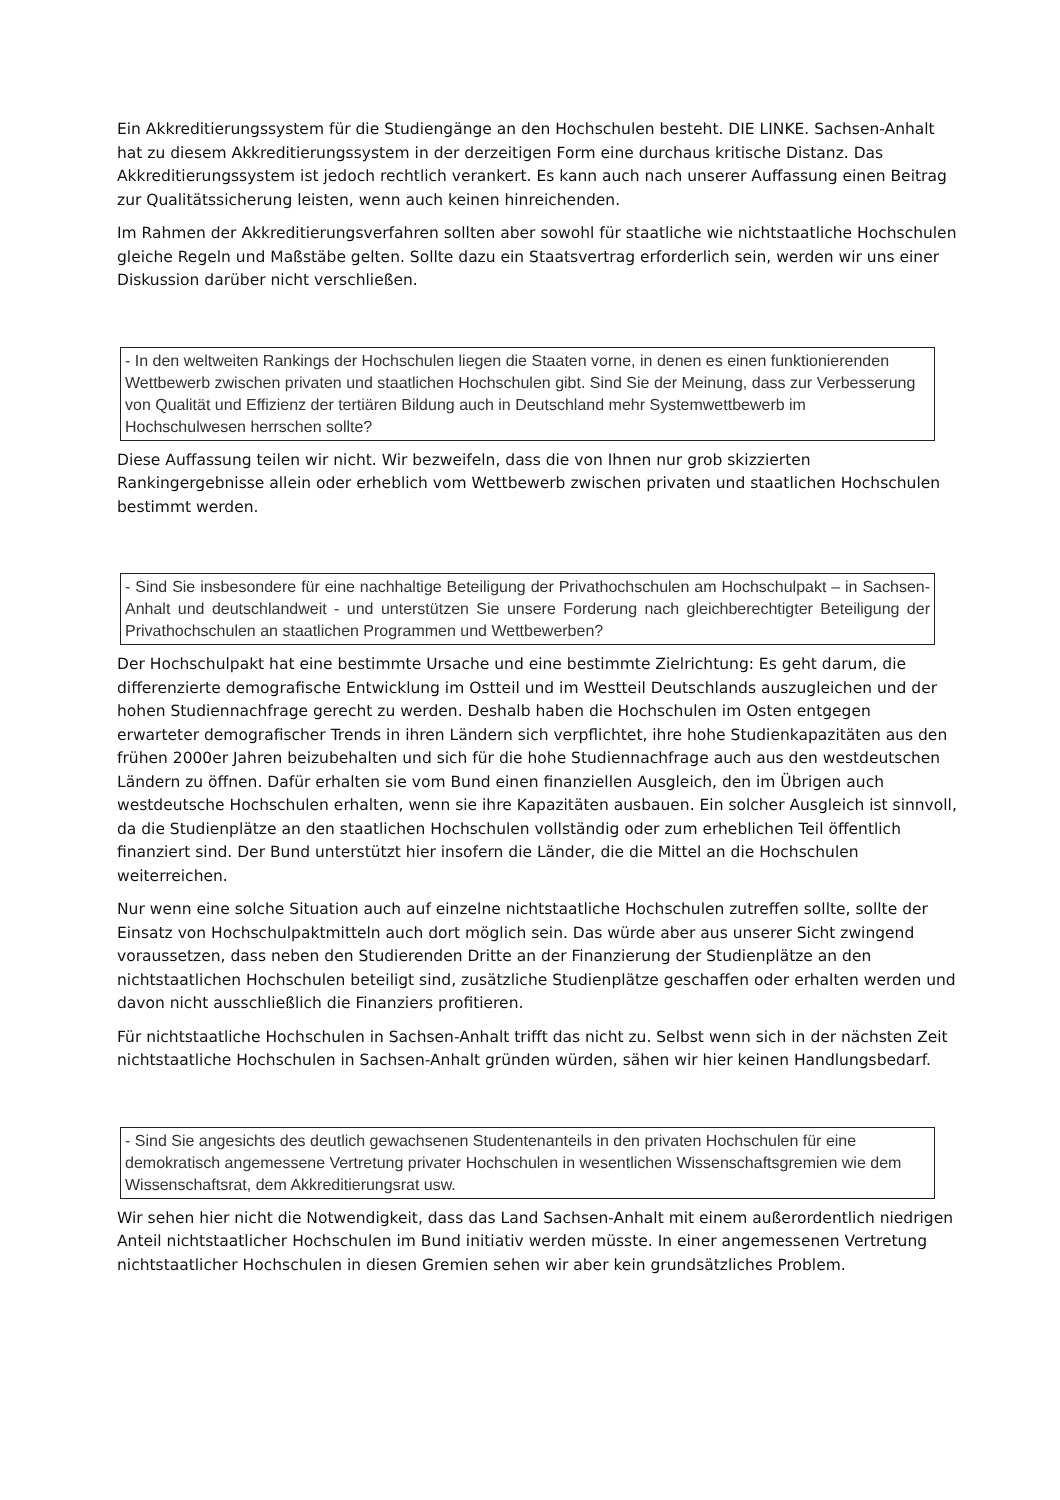Ein Akkreditierungssystem für die Studiengänge an den Hochschulen besteht. DIE LINKE. Sachsen-Anhalt hat zu diesem Akkreditierungssystem in der derzeitigen Form eine durchaus kritische Distanz. Das Akkreditierungssystem ist jedoch rechtlich verankert. Es kann auch nach unserer Auffassung einen Beitrag zur Qualitätssicherung leisten, wenn auch keinen hinreichenden.
Im Rahmen der Akkreditierungsverfahren sollten aber sowohl für staatliche wie nichtstaatliche Hochschulen gleiche Regeln und Maßstäbe gelten. Sollte dazu ein Staatsvertrag erforderlich sein, werden wir uns einer Diskussion darüber nicht verschließen.
- In den weltweiten Rankings der Hochschulen liegen die Staaten vorne, in denen es einen funktionierenden Wettbewerb zwischen privaten und staatlichen Hochschulen gibt. Sind Sie der Meinung, dass zur Verbesserung von Qualität und Effizienz der tertiären Bildung auch in Deutschland mehr Systemwettbewerb im Hochschulwesen herrschen sollte?
Diese Auffassung teilen wir nicht. Wir bezweifeln, dass die von Ihnen nur grob skizzierten Rankingergebnisse allein oder erheblich vom Wettbewerb zwischen privaten und staatlichen Hochschulen bestimmt werden.
- Sind Sie insbesondere für eine nachhaltige Beteiligung der Privathochschulen am Hochschulpakt – in Sachsen-Anhalt und deutschlandweit - und unterstützen Sie unsere Forderung nach gleichberechtigter Beteiligung der Privathochschulen an staatlichen Programmen und Wettbewerben?
Der Hochschulpakt hat eine bestimmte Ursache und eine bestimmte Zielrichtung: Es geht darum, die differenzierte demografische Entwicklung im Ostteil und im Westteil Deutschlands auszugleichen und der hohen Studiennachfrage gerecht zu werden. Deshalb haben die Hochschulen im Osten entgegen erwarteter demografischer Trends in ihren Ländern sich verpflichtet, ihre hohe Studienkapazitäten aus den frühen 2000er Jahren beizubehalten und sich für die hohe Studiennachfrage auch aus den westdeutschen Ländern zu öffnen. Dafür erhalten sie vom Bund einen finanziellen Ausgleich, den im Übrigen auch westdeutsche Hochschulen erhalten, wenn sie ihre Kapazitäten ausbauen. Ein solcher Ausgleich ist sinnvoll, da die Studienplätze an den staatlichen Hochschulen vollständig oder zum erheblichen Teil öffentlich finanziert sind. Der Bund unterstützt hier insofern die Länder, die die Mittel an die Hochschulen weiterreichen.
Nur wenn eine solche Situation auch auf einzelne nichtstaatliche Hochschulen zutreffen sollte, sollte der Einsatz von Hochschulpaktmitteln auch dort möglich sein. Das würde aber aus unserer Sicht zwingend voraussetzen, dass neben den Studierenden Dritte an der Finanzierung der Studienplätze an den nichtstaatlichen Hochschulen beteiligt sind, zusätzliche Studienplätze geschaffen oder erhalten werden und davon nicht ausschließlich die Finanziers profitieren.
Für nichtstaatliche Hochschulen in Sachsen-Anhalt trifft das nicht zu. Selbst wenn sich in der nächsten Zeit nichtstaatliche Hochschulen in Sachsen-Anhalt gründen würden, sähen wir hier keinen Handlungsbedarf.
- Sind Sie angesichts des deutlich gewachsenen Studentenanteils in den privaten Hochschulen für eine demokratisch angemessene Vertretung privater Hochschulen in wesentlichen Wissenschaftsgremien wie dem Wissenschaftsrat, dem Akkreditierungsrat usw.
Wir sehen hier nicht die Notwendigkeit, dass das Land Sachsen-Anhalt mit einem außerordentlich niedrigen Anteil nichtstaatlicher Hochschulen im Bund initiativ werden müsste. In einer angemessenen Vertretung nichtstaatlicher Hochschulen in diesen Gremien sehen wir aber kein grundsätzliches Problem.